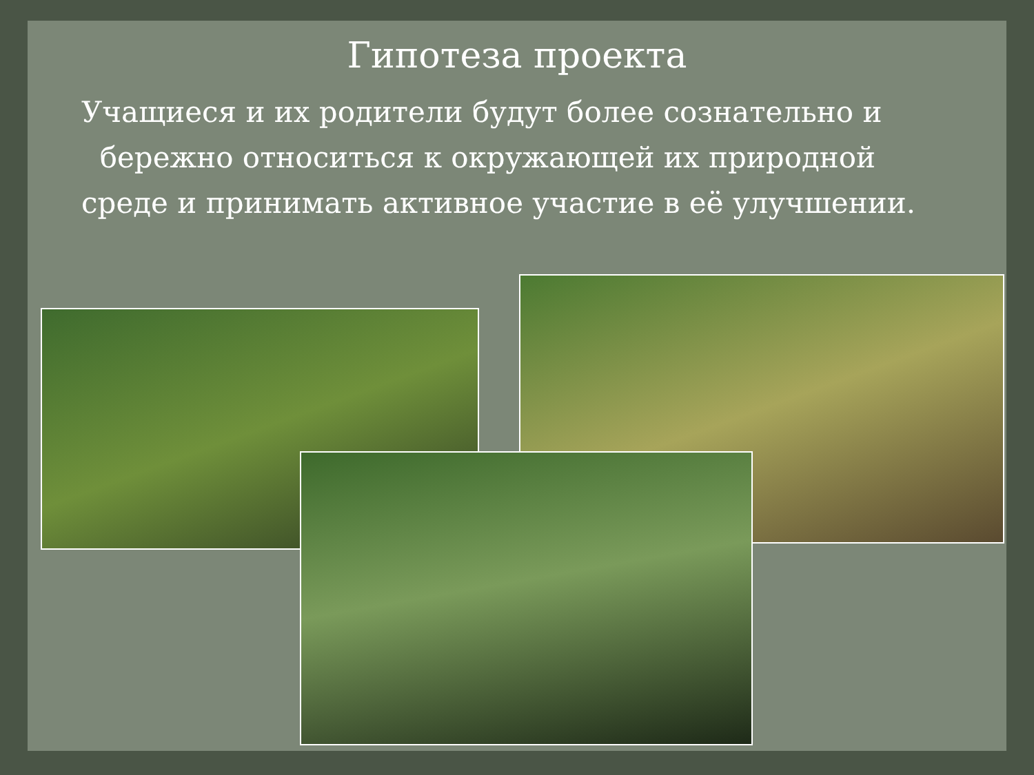Гипотеза проекта
Учащиеся и их родители будут более сознательно и
бережно относиться к окружающей их природной
среде и принимать активное участие в её улучшении.